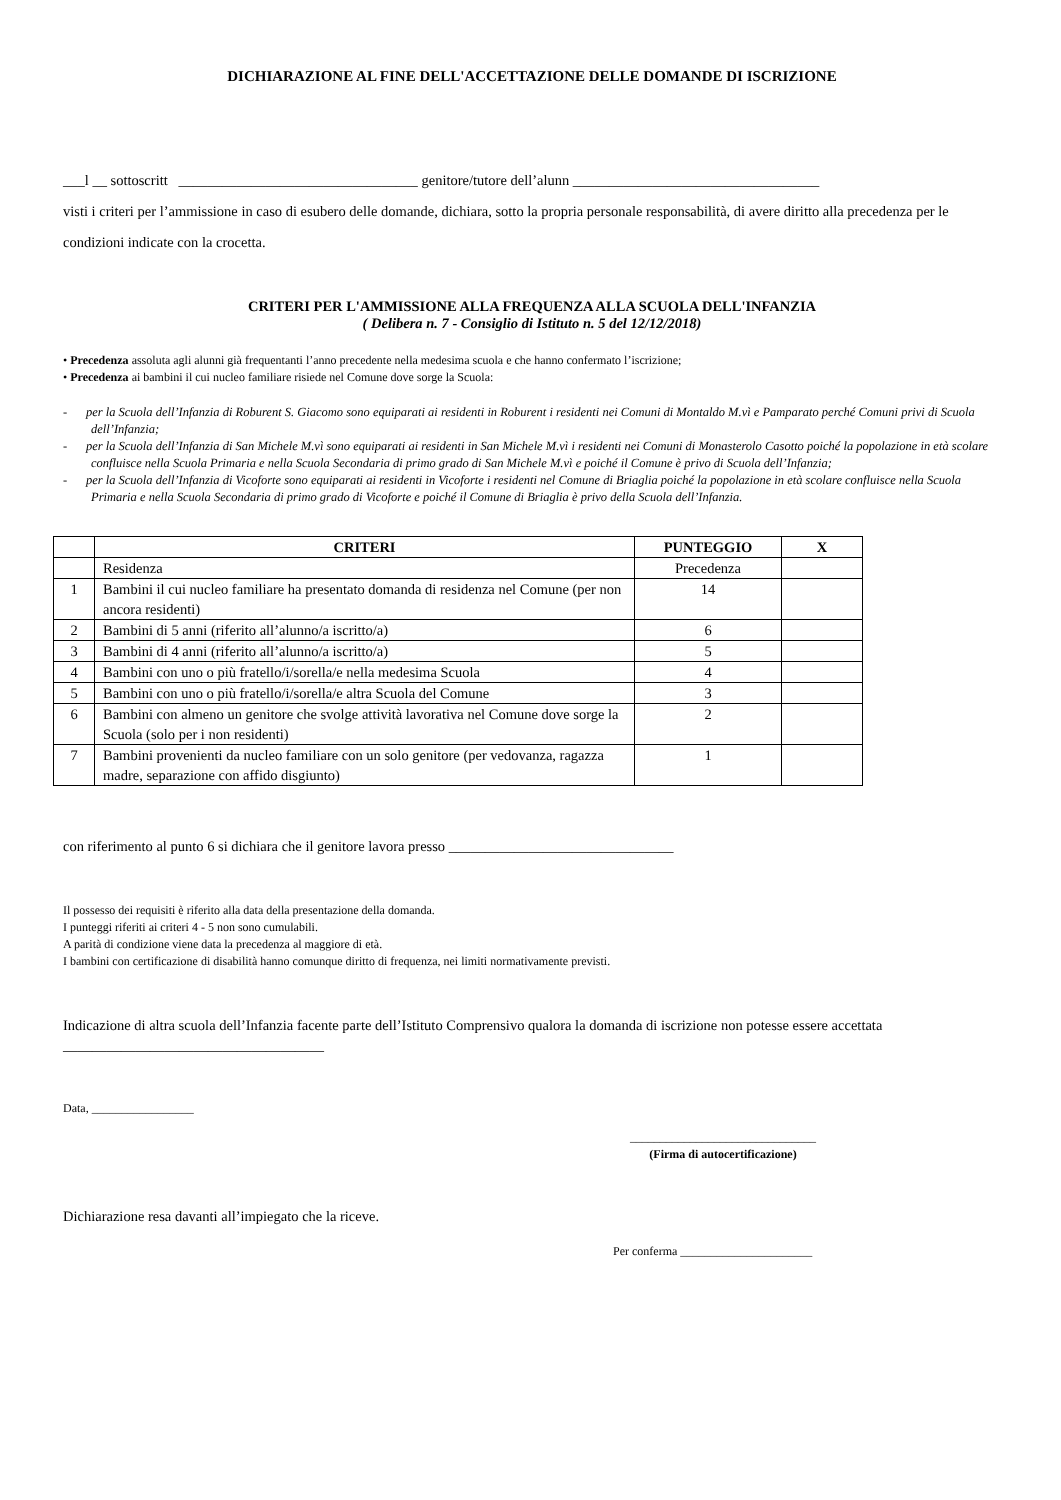DICHIARAZIONE AL FINE DELL'ACCETTAZIONE DELLE DOMANDE DI ISCRIZIONE
___l __ sottoscritt _________________________________ genitore/tutore dell’alunn __________________________________
visti i criteri per l’ammissione in caso di esubero delle domande, dichiara, sotto la propria personale responsabilità, di avere diritto alla precedenza per le condizioni indicate con la crocetta.
CRITERI PER L'AMMISSIONE ALLA FREQUENZA ALLA SCUOLA DELL'INFANZIA
( Delibera n. 7 - Consiglio di Istituto n. 5 del 12/12/2018)
• Precedenza assoluta agli alunni già frequentanti l’anno precedente nella medesima scuola e che hanno confermato l’iscrizione;
• Precedenza ai bambini il cui nucleo familiare risiede nel Comune dove sorge la Scuola:
- per la Scuola dell’Infanzia di Roburent S. Giacomo sono equiparati ai residenti in Roburent i residenti nei Comuni di Montaldo M.vì e Pamparato perché Comuni privi di Scuola dell’Infanzia;
- per la Scuola dell’Infanzia di San Michele M.vì sono equiparati ai residenti in San Michele M.vì i residenti nei Comuni di Monasterolo Casotto poiché la popolazione in età scolare confluisce nella Scuola Primaria e nella Scuola Secondaria di primo grado di San Michele M.vì e poiché il Comune è privo di Scuola dell’Infanzia;
- per la Scuola dell’Infanzia di Vicoforte sono equiparati ai residenti in Vicoforte i residenti nel Comune di Briaglia poiché la popolazione in età scolare confluisce nella Scuola Primaria e nella Scuola Secondaria di primo grado di Vicoforte e poiché il Comune di Briaglia è privo della Scuola dell’Infanzia.
| | CRITERI | PUNTEGGIO | X |
| --- | --- | --- | --- |
| | Residenza | Precedenza | |
| 1 | Bambini il cui nucleo familiare ha presentato domanda di residenza nel Comune (per non ancora residenti) | 14 | |
| 2 | Bambini di 5 anni (riferito all’alunno/a iscritto/a) | 6 | |
| 3 | Bambini di 4 anni (riferito all’alunno/a iscritto/a) | 5 | |
| 4 | Bambini con uno o più fratello/i/sorella/e nella medesima Scuola | 4 | |
| 5 | Bambini con uno o più fratello/i/sorella/e altra Scuola del Comune | 3 | |
| 6 | Bambini con almeno un genitore che svolge attività lavorativa nel Comune dove sorge la Scuola (solo per i non residenti) | 2 | |
| 7 | Bambini provenienti da nucleo familiare con un solo genitore (per vedovanza, ragazza madre, separazione con affido disgiunto) | 1 | |
con riferimento al punto 6 si dichiara che il genitore lavora presso _______________________________
Il possesso dei requisiti è riferito alla data della presentazione della domanda.
I punteggi riferiti ai criteri 4 - 5 non sono cumulabili.
A parità di condizione viene data la precedenza al maggiore di età.
I bambini con certificazione di disabilità hanno comunque diritto di frequenza, nei limiti normativamente previsti.
Indicazione di altra scuola dell’Infanzia facente parte dell’Istituto Comprensivo qualora la domanda di iscrizione non potesse essere accettata ____________________________________
Data, _________________
_______________________________
(Firma di autocertificazione)
Dichiarazione resa davanti all’impiegato che la riceve.
Per conferma ______________________